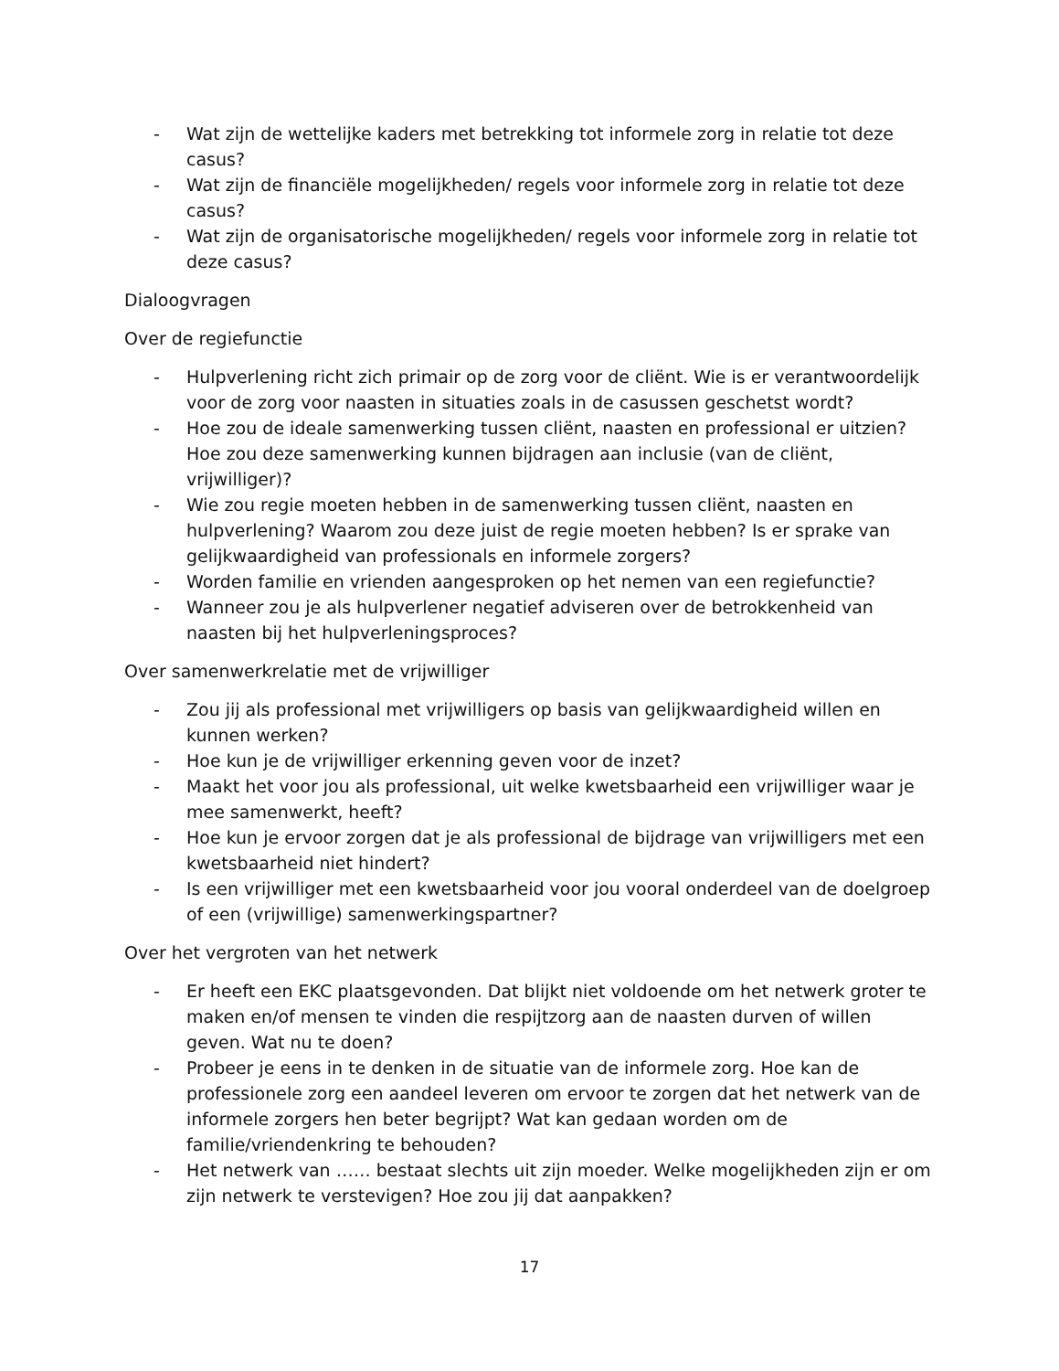- Wat zijn de wettelijke kaders met betrekking tot informele zorg in relatie tot deze casus?
- Wat zijn de financiële mogelijkheden/ regels voor informele zorg in relatie tot deze casus?
- Wat zijn de organisatorische mogelijkheden/ regels voor informele zorg in relatie tot deze casus?
Dialoogvragen
Over de regiefunctie
- Hulpverlening richt zich primair op de zorg voor de cliënt. Wie is er verantwoordelijk voor de zorg voor naasten in situaties zoals in de casussen geschetst wordt?
- Hoe zou de ideale samenwerking tussen cliënt, naasten en professional er uitzien? Hoe zou deze samenwerking kunnen bijdragen aan inclusie (van de cliënt, vrijwilliger)?
- Wie zou regie moeten hebben in de samenwerking tussen cliënt, naasten en hulpverlening? Waarom zou deze juist de regie moeten hebben? Is er sprake van gelijkwaardigheid van professionals en informele zorgers?
- Worden familie en vrienden aangesproken op het nemen van een regiefunctie?
- Wanneer zou je als hulpverlener negatief adviseren over de betrokkenheid van naasten bij het hulpverleningsproces?
Over samenwerkrelatie met de vrijwilliger
- Zou jij als professional met vrijwilligers op basis van gelijkwaardigheid willen en kunnen werken?
- Hoe kun je de vrijwilliger erkenning geven voor de inzet?
- Maakt het voor jou als professional, uit welke kwetsbaarheid een vrijwilliger waar je mee samenwerkt, heeft?
- Hoe kun je ervoor zorgen dat je als professional de bijdrage van vrijwilligers met een kwetsbaarheid niet hindert?
- Is een vrijwilliger met een kwetsbaarheid voor jou vooral onderdeel van de doelgroep of een (vrijwillige) samenwerkingspartner?
Over het vergroten van het netwerk
- Er heeft een EKC plaatsgevonden. Dat blijkt niet voldoende om het netwerk groter te maken en/of mensen te vinden die respijtzorg aan de naasten durven of willen geven. Wat nu te doen?
- Probeer je eens in te denken in de situatie van de informele zorg. Hoe kan de professionele zorg een aandeel leveren om ervoor te zorgen dat het netwerk van de informele zorgers hen beter begrijpt? Wat kan gedaan worden om de familie/vriendenkring te behouden?
- Het netwerk van …… bestaat slechts uit zijn moeder. Welke mogelijkheden zijn er om zijn netwerk te verstevigen? Hoe zou jij dat aanpakken?
17